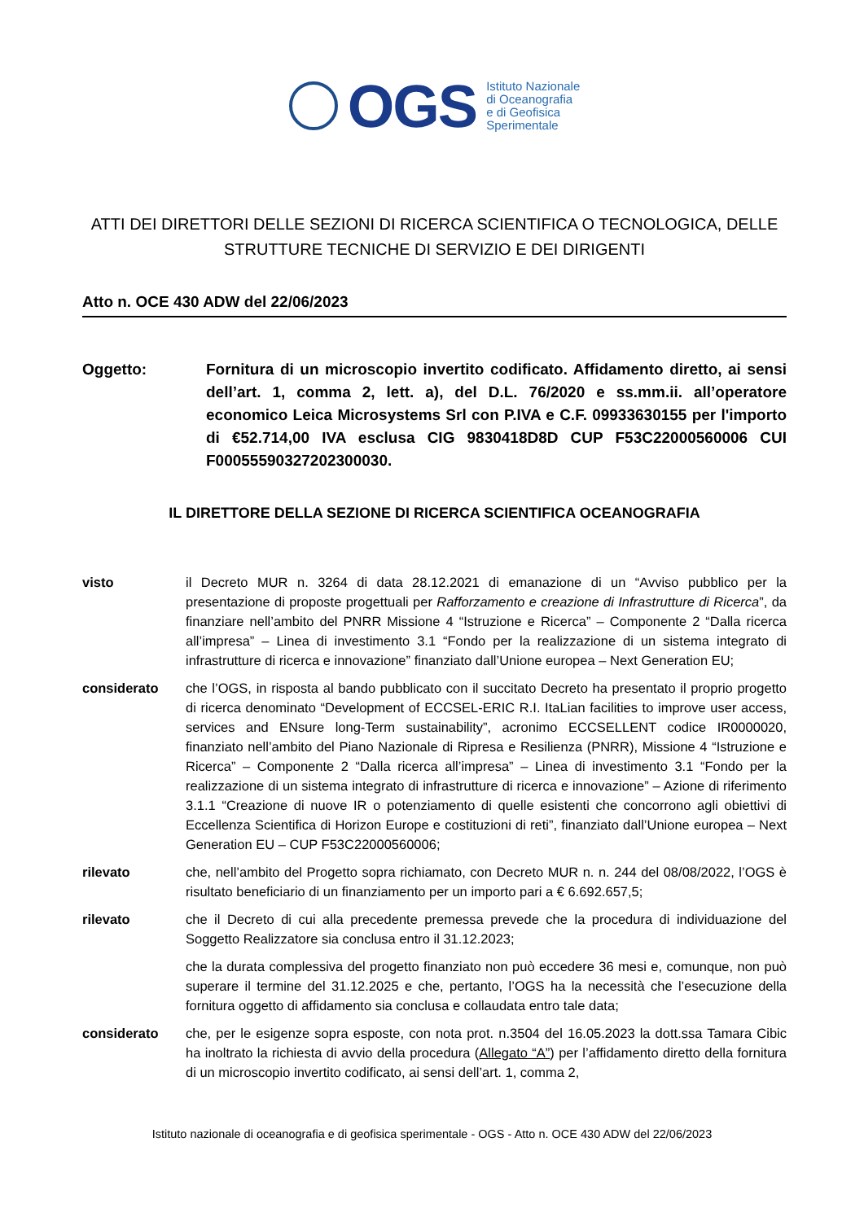OGS
Istituto Nazionale
di Oceanografia
e di Geofisica
Sperimentale
ATTI DEI DIRETTORI DELLE SEZIONI DI RICERCA SCIENTIFICA O TECNOLOGICA, DELLE STRUTTURE TECNICHE DI SERVIZIO E DEI DIRIGENTI
Atto n. OCE 430 ADW del 22/06/2023
Oggetto: Fornitura di un microscopio invertito codificato. Affidamento diretto, ai sensi dell’art. 1, comma 2, lett. a), del D.L. 76/2020 e ss.mm.ii. all’operatore economico Leica Microsystems Srl con P.IVA e C.F. 09933630155 per l'importo di €52.714,00 IVA esclusa CIG 9830418D8D CUP F53C22000560006 CUI F00055590327202300030.
IL DIRETTORE DELLA SEZIONE DI RICERCA SCIENTIFICA OCEANOGRAFIA
visto il Decreto MUR n. 3264 di data 28.12.2021 di emanazione di un “Avviso pubblico per la presentazione di proposte progettuali per Rafforzamento e creazione di Infrastrutture di Ricerca”, da finanziare nell’ambito del PNRR Missione 4 “Istruzione e Ricerca” – Componente 2 “Dalla ricerca all’impresa” – Linea di investimento 3.1 “Fondo per la realizzazione di un sistema integrato di infrastrutture di ricerca e innovazione” finanziato dall’Unione europea – Next Generation EU;
considerato che l’OGS, in risposta al bando pubblicato con il succitato Decreto ha presentato il proprio progetto di ricerca denominato “Development of ECCSEL-ERIC R.I. ItaLian facilities to improve user access, services and ENsure long-Term sustainability”, acronimo ECCSELLENT codice IR0000020, finanziato nell’ambito del Piano Nazionale di Ripresa e Resilienza (PNRR), Missione 4 “Istruzione e Ricerca” – Componente 2 “Dalla ricerca all’impresa” – Linea di investimento 3.1 “Fondo per la realizzazione di un sistema integrato di infrastrutture di ricerca e innovazione” – Azione di riferimento 3.1.1 “Creazione di nuove IR o potenziamento di quelle esistenti che concorrono agli obiettivi di Eccellenza Scientifica di Horizon Europe e costituzioni di reti”, finanziato dall’Unione europea – Next Generation EU – CUP F53C22000560006;
rilevato che, nell’ambito del Progetto sopra richiamato, con Decreto MUR n. n. 244 del 08/08/2022, l’OGS è risultato beneficiario di un finanziamento per un importo pari a € 6.692.657,5;
rilevato che il Decreto di cui alla precedente premessa prevede che la procedura di individuazione del Soggetto Realizzatore sia conclusa entro il 31.12.2023;
che la durata complessiva del progetto finanziato non può eccedere 36 mesi e, comunque, non può superare il termine del 31.12.2025 e che, pertanto, l’OGS ha la necessità che l’esecuzione della fornitura oggetto di affidamento sia conclusa e collaudata entro tale data;
considerato che, per le esigenze sopra esposte, con nota prot. n.3504 del 16.05.2023 la dott.ssa Tamara Cibic ha inoltrato la richiesta di avvio della procedura (Allegato “A”) per l’affidamento diretto della fornitura di un microscopio invertito codificato, ai sensi dell’art. 1, comma 2,
Istituto nazionale di oceanografia e di geofisica sperimentale - OGS - Atto n. OCE 430 ADW del 22/06/2023